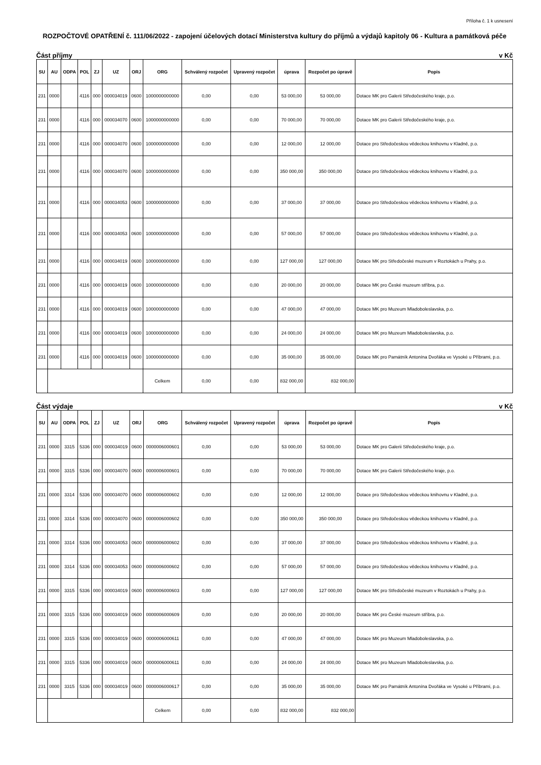Příloha č. 1 k usnesení
ROZPOČTOVÉ OPATŘENÍ č. 111/06/2022 - zapojení účelových dotací Ministerstva kultury do příjmů a výdajů kapitoly 06 - Kultura a památková péče
Část příjmy v Kč
| SU | AU | ODPA | POL | ZJ | UZ | ORJ | ORG | Schválený rozpočet | Upravený rozpočet | úprava | Rozpočet po úpravě | Popis |
| --- | --- | --- | --- | --- | --- | --- | --- | --- | --- | --- | --- | --- |
| 231 | 0000 | | 4116 | 000 | 000034019 | 0600 | 1000000000000 | 0,00 | 0,00 | 53 000,00 | 53 000,00 | Dotace MK pro Galerii Středočeského kraje, p.o. |
| 231 | 0000 | | 4116 | 000 | 000034070 | 0600 | 1000000000000 | 0,00 | 0,00 | 70 000,00 | 70 000,00 | Dotace MK pro Galerii Středočeského kraje, p.o. |
| 231 | 0000 | | 4116 | 000 | 000034070 | 0600 | 1000000000000 | 0,00 | 0,00 | 12 000,00 | 12 000,00 | Dotace pro Středočeskou vědeckou knihovnu v Kladně, p.o. |
| 231 | 0000 | | 4116 | 000 | 000034070 | 0600 | 1000000000000 | 0,00 | 0,00 | 350 000,00 | 350 000,00 | Dotace pro Středočeskou vědeckou knihovnu v Kladně, p.o. |
| 231 | 0000 | | 4116 | 000 | 000034053 | 0600 | 1000000000000 | 0,00 | 0,00 | 37 000,00 | 37 000,00 | Dotace pro Středočeskou vědeckou knihovnu v Kladně, p.o. |
| 231 | 0000 | | 4116 | 000 | 000034053 | 0600 | 1000000000000 | 0,00 | 0,00 | 57 000,00 | 57 000,00 | Dotace pro Středočeskou vědeckou knihovnu v Kladně, p.o. |
| 231 | 0000 | | 4116 | 000 | 000034019 | 0600 | 1000000000000 | 0,00 | 0,00 | 127 000,00 | 127 000,00 | Dotace MK pro Středočeské muzeum v Roztokách u Prahy, p.o. |
| 231 | 0000 | | 4116 | 000 | 000034019 | 0600 | 1000000000000 | 0,00 | 0,00 | 20 000,00 | 20 000,00 | Dotace MK pro České muzeum stříbra, p.o. |
| 231 | 0000 | | 4116 | 000 | 000034019 | 0600 | 1000000000000 | 0,00 | 0,00 | 47 000,00 | 47 000,00 | Dotace MK pro Muzeum Mladoboleslavska, p.o. |
| 231 | 0000 | | 4116 | 000 | 000034019 | 0600 | 1000000000000 | 0,00 | 0,00 | 24 000,00 | 24 000,00 | Dotace MK pro Muzeum Mladoboleslavska, p.o. |
| 231 | 0000 | | 4116 | 000 | 000034019 | 0600 | 1000000000000 | 0,00 | 0,00 | 35 000,00 | 35 000,00 | Dotace MK pro Památník Antonína Dvořáka ve Vysoké u Příbrami, p.o. |
| | | | | | | | Celkem | 0,00 | 0,00 | 832 000,00 | 832 000,00 | |
Část výdaje v Kč
| SU | AU | ODPA | POL | ZJ | UZ | ORJ | ORG | Schválený rozpočet | Upravený rozpočet | úprava | Rozpočet po úpravě | Popis |
| --- | --- | --- | --- | --- | --- | --- | --- | --- | --- | --- | --- | --- |
| 231 | 0000 | 3315 | 5336 | 000 | 000034019 | 0600 | 0000006000601 | 0,00 | 0,00 | 53 000,00 | 53 000,00 | Dotace MK pro Galerii Středočeského kraje, p.o. |
| 231 | 0000 | 3315 | 5336 | 000 | 000034070 | 0600 | 0000006000601 | 0,00 | 0,00 | 70 000,00 | 70 000,00 | Dotace MK pro Galerii Středočeského kraje, p.o. |
| 231 | 0000 | 3314 | 5336 | 000 | 000034070 | 0600 | 0000006000602 | 0,00 | 0,00 | 12 000,00 | 12 000,00 | Dotace pro Středočeskou vědeckou knihovnu v Kladně, p.o. |
| 231 | 0000 | 3314 | 5336 | 000 | 000034070 | 0600 | 0000006000602 | 0,00 | 0,00 | 350 000,00 | 350 000,00 | Dotace pro Středočeskou vědeckou knihovnu v Kladně, p.o. |
| 231 | 0000 | 3314 | 5336 | 000 | 000034053 | 0600 | 0000006000602 | 0,00 | 0,00 | 37 000,00 | 37 000,00 | Dotace pro Středočeskou vědeckou knihovnu v Kladně, p.o. |
| 231 | 0000 | 3314 | 5336 | 000 | 000034053 | 0600 | 0000006000602 | 0,00 | 0,00 | 57 000,00 | 57 000,00 | Dotace pro Středočeskou vědeckou knihovnu v Kladně, p.o. |
| 231 | 0000 | 3315 | 5336 | 000 | 000034019 | 0600 | 0000006000603 | 0,00 | 0,00 | 127 000,00 | 127 000,00 | Dotace MK pro Středočeské muzeum v Roztokách u Prahy, p.o. |
| 231 | 0000 | 3315 | 5336 | 000 | 000034019 | 0600 | 0000006000609 | 0,00 | 0,00 | 20 000,00 | 20 000,00 | Dotace MK pro České muzeum stříbra, p.o. |
| 231 | 0000 | 3315 | 5336 | 000 | 000034019 | 0600 | 0000006000611 | 0,00 | 0,00 | 47 000,00 | 47 000,00 | Dotace MK pro Muzeum Mladoboleslavska, p.o. |
| 231 | 0000 | 3315 | 5336 | 000 | 000034019 | 0600 | 0000006000611 | 0,00 | 0,00 | 24 000,00 | 24 000,00 | Dotace MK pro Muzeum Mladoboleslavska, p.o. |
| 231 | 0000 | 3315 | 5336 | 000 | 000034019 | 0600 | 0000006000617 | 0,00 | 0,00 | 35 000,00 | 35 000,00 | Dotace MK pro Památník Antonína Dvořáka ve Vysoké u Příbrami, p.o. |
| | | | | | | | Celkem | 0,00 | 0,00 | 832 000,00 | 832 000,00 | |